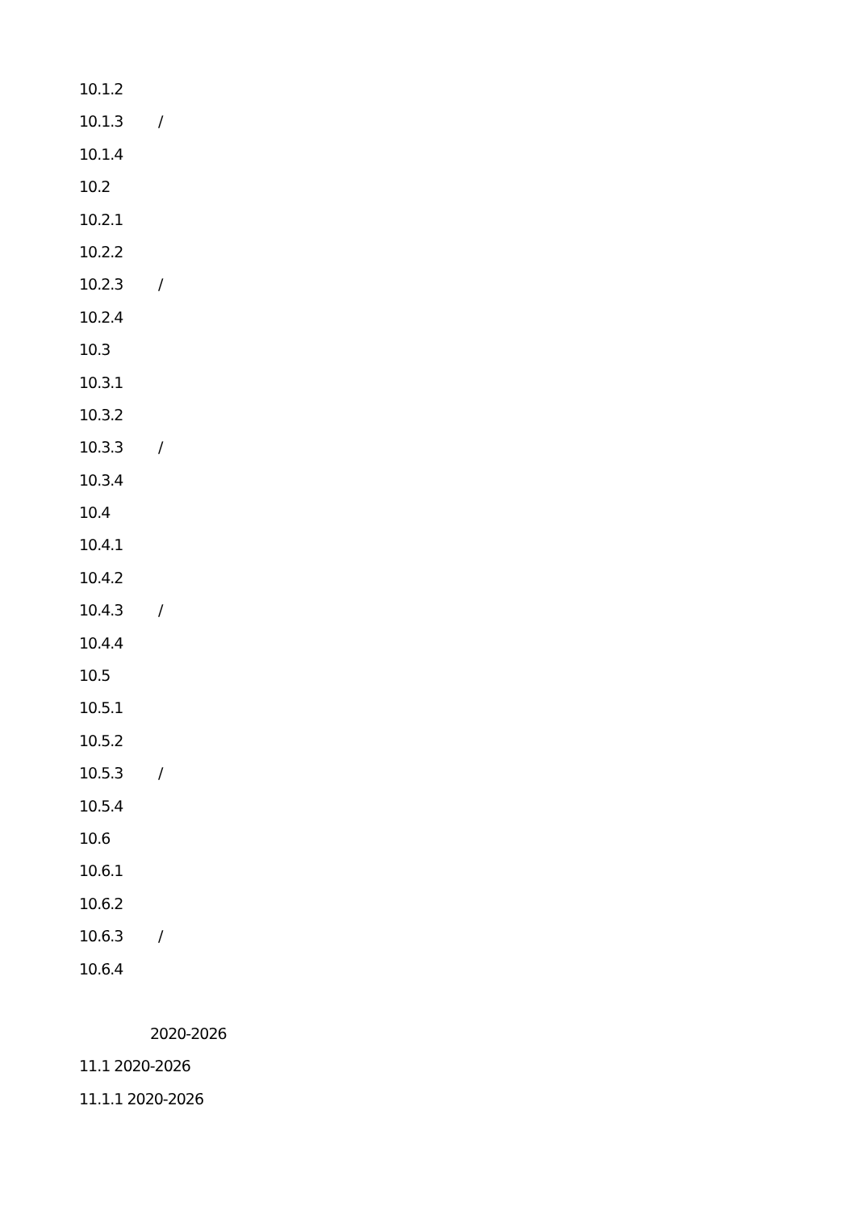10.1.2
10.1.3 /
10.1.4
10.2
10.2.1
10.2.2
10.2.3 /
10.2.4
10.3
10.3.1
10.3.2
10.3.3 /
10.3.4
10.4
10.4.1
10.4.2
10.4.3 /
10.4.4
10.5
10.5.1
10.5.2
10.5.3 /
10.5.4
10.6
10.6.1
10.6.2
10.6.3 /
10.6.4
2020-2026
11.1 2020-2026
11.1.1 2020-2026